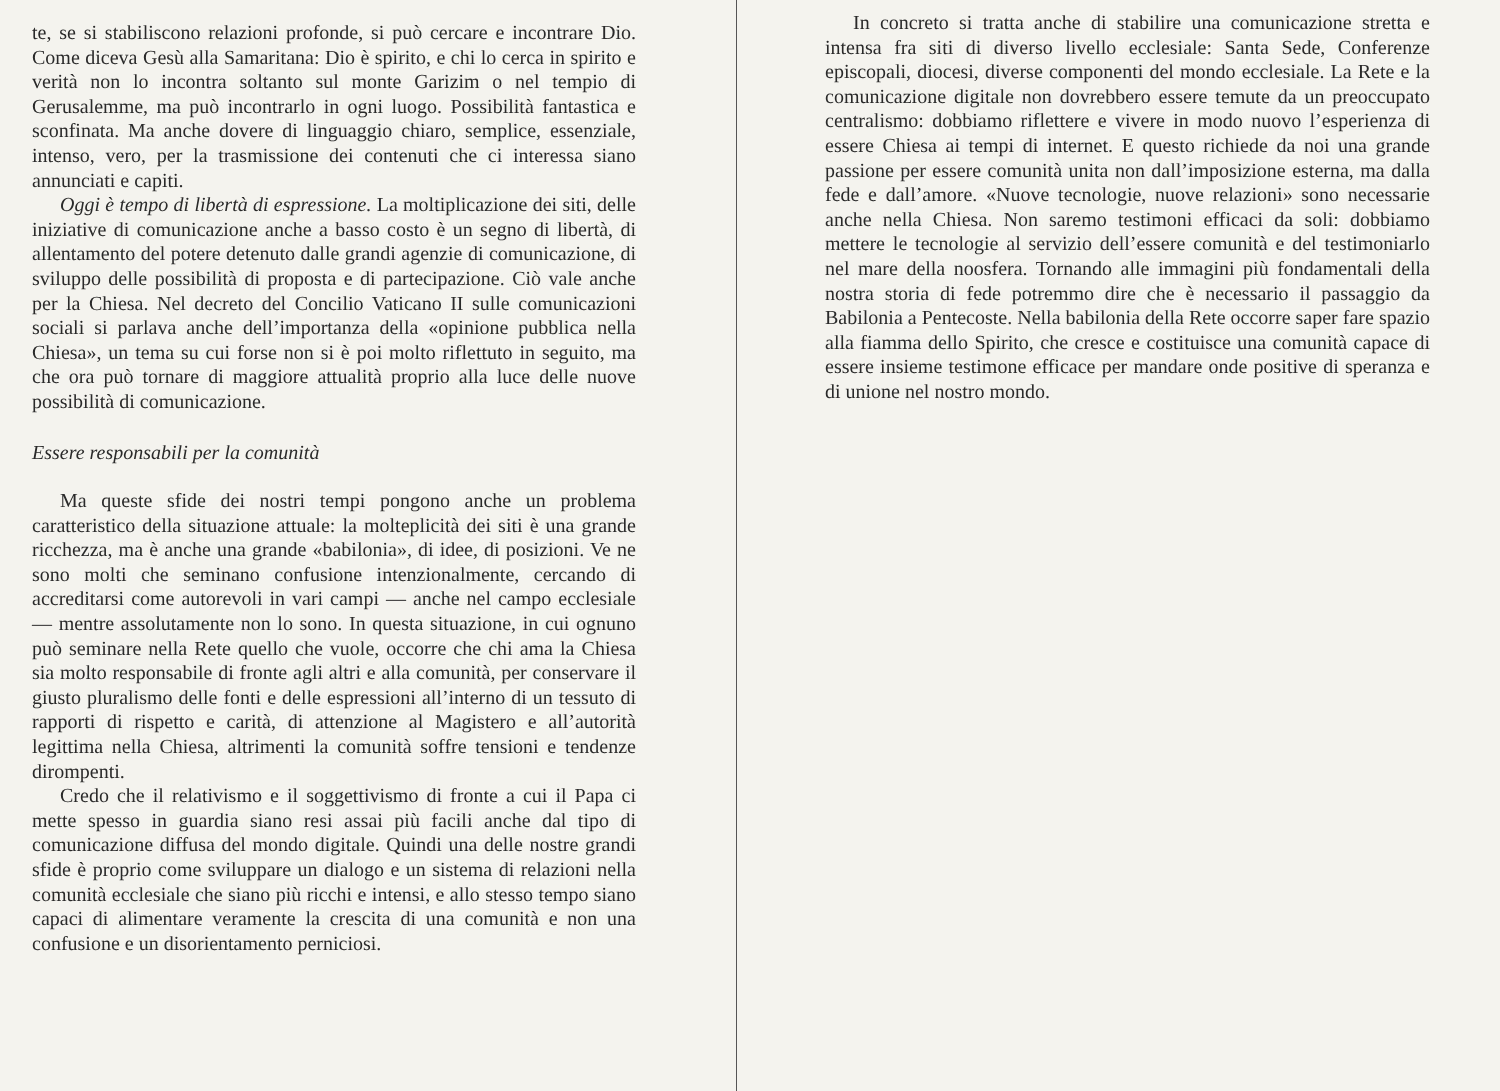te, se si stabiliscono relazioni profonde, si può cercare e incontrare Dio. Come diceva Gesù alla Samaritana: Dio è spirito, e chi lo cerca in spirito e verità non lo incontra soltanto sul monte Garizim o nel tempio di Gerusalemme, ma può incontrarlo in ogni luogo. Possibilità fantastica e sconfinata. Ma anche dovere di linguaggio chiaro, semplice, essenziale, intenso, vero, per la trasmissione dei contenuti che ci interessa siano annunciati e capiti.
Oggi è tempo di libertà di espressione. La moltiplicazione dei siti, delle iniziative di comunicazione anche a basso costo è un segno di libertà, di allentamento del potere detenuto dalle grandi agenzie di comunicazione, di sviluppo delle possibilità di proposta e di partecipazione. Ciò vale anche per la Chiesa. Nel decreto del Concilio Vaticano II sulle comunicazioni sociali si parlava anche dell’importanza della «opinione pubblica nella Chiesa», un tema su cui forse non si è poi molto riflettuto in seguito, ma che ora può tornare di maggiore attualità proprio alla luce delle nuove possibilità di comunicazione.
Essere responsabili per la comunità
Ma queste sfide dei nostri tempi pongono anche un problema caratteristico della situazione attuale: la molteplicità dei siti è una grande ricchezza, ma è anche una grande «babilonia», di idee, di posizioni. Ve ne sono molti che seminano confusione intenzionalmente, cercando di accreditarsi come autorevoli in vari campi — anche nel campo ecclesiale — mentre assolutamente non lo sono. In questa situazione, in cui ognuno può seminare nella Rete quello che vuole, occorre che chi ama la Chiesa sia molto responsabile di fronte agli altri e alla comunità, per conservare il giusto pluralismo delle fonti e delle espressioni all’interno di un tessuto di rapporti di rispetto e carità, di attenzione al Magistero e all’autorità legittima nella Chiesa, altrimenti la comunità soffre tensioni e tendenze dirompenti.
Credo che il relativismo e il soggettivismo di fronte a cui il Papa ci mette spesso in guardia siano resi assai più facili anche dal tipo di comunicazione diffusa del mondo digitale. Quindi una delle nostre grandi sfide è proprio come sviluppare un dialogo e un sistema di relazioni nella comunità ecclesiale che siano più ricchi e intensi, e allo stesso tempo siano capaci di alimentare veramente la crescita di una comunità e non una confusione e un disorientamento perniciosi.
In concreto si tratta anche di stabilire una comunicazione stretta e intensa fra siti di diverso livello ecclesiale: Santa Sede, Conferenze episcopali, diocesi, diverse componenti del mondo ecclesiale. La Rete e la comunicazione digitale non dovrebbero essere temute da un preoccupato centralismo: dobbiamo riflettere e vivere in modo nuovo l’esperienza di essere Chiesa ai tempi di internet. E questo richiede da noi una grande passione per essere comunità unita non dall’imposizione esterna, ma dalla fede e dall’amore. «Nuove tecnologie, nuove relazioni» sono necessarie anche nella Chiesa. Non saremo testimoni efficaci da soli: dobbiamo mettere le tecnologie al servizio dell’essere comunità e del testimoniarlo nel mare della noosfera. Tornando alle immagini più fondamentali della nostra storia di fede potremmo dire che è necessario il passaggio da Babilonia a Pentecoste. Nella babilonia della Rete occorre saper fare spazio alla fiamma dello Spirito, che cresce e costituisce una comunità capace di essere insieme testimone efficace per mandare onde positive di speranza e di unione nel nostro mondo.